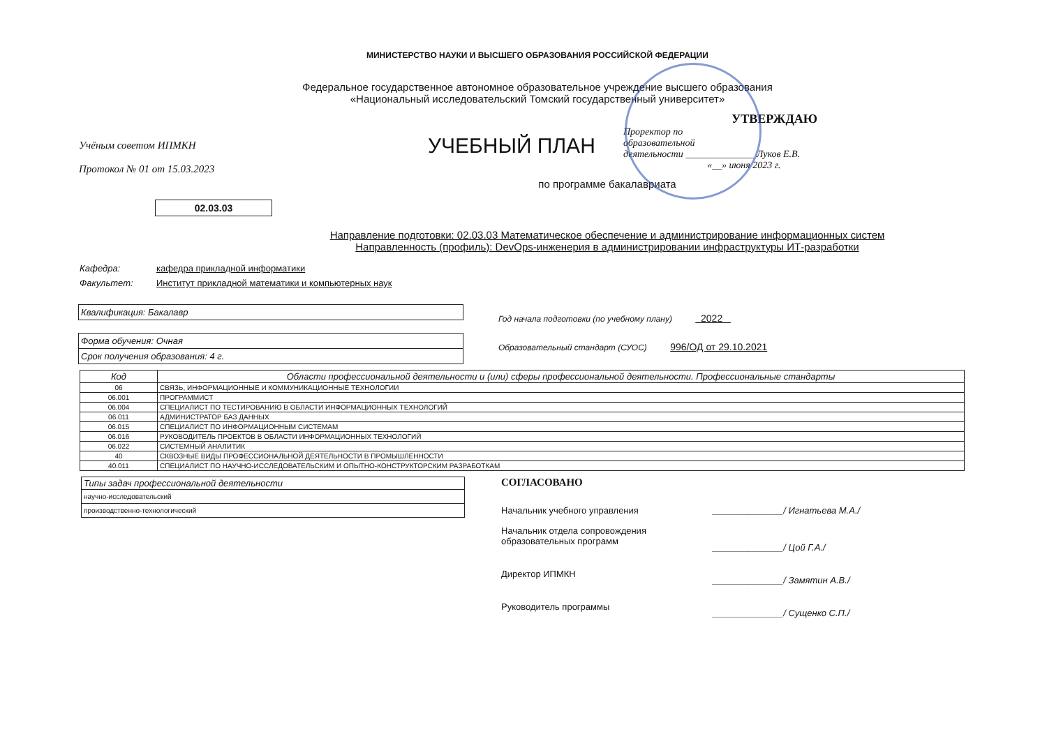МИНИСТЕРСТВО НАУКИ И ВЫСШЕГО ОБРАЗОВАНИЯ РОССИЙСКОЙ ФЕДЕРАЦИИ
Федеральное государственное автономное образовательное учреждение высшего образования
«Национальный исследовательский Томский государственный университет»
Учёным советом ИПМКН
Протокол № 01 от 15.03.2023
УЧЕБНЫЙ ПЛАН
УТВЕРЖДАЮ
Проректор по
образовательной
деятельности ______________ Луков Е.В.
«__» июня 2023 г.
по программе бакалавриата
02.03.03
Направление подготовки: 02.03.03 Математическое обеспечение и администрирование информационных систем
Направленность (профиль): DevOps-инженерия в администрировании инфраструктуры ИТ-разработки
Кафедра: кафедра прикладной информатики
Факультет: Институт прикладной математики и компьютерных наук
Квалификация: Бакалавр
Форма обучения: Очная
Срок получения образования: 4 г.
Год начала подготовки (по учебному плану) 2022
Образовательный стандарт (СУОС) 996/ОД от 29.10.2021
| Код | Области профессиональной деятельности и (или) сферы профессиональной деятельности. Профессиональные стандарты |
| --- | --- |
| 06 | СВЯЗЬ, ИНФОРМАЦИОННЫЕ И КОММУНИКАЦИОННЫЕ ТЕХНОЛОГИИ |
| 06.001 | ПРОГРАММИСТ |
| 06.004 | СПЕЦИАЛИСТ ПО ТЕСТИРОВАНИЮ В ОБЛАСТИ ИНФОРМАЦИОННЫХ ТЕХНОЛОГИЙ |
| 06.011 | АДМИНИСТРАТОР БАЗ ДАННЫХ |
| 06.015 | СПЕЦИАЛИСТ ПО ИНФОРМАЦИОННЫМ СИСТЕМАМ |
| 06.016 | РУКОВОДИТЕЛЬ ПРОЕКТОВ В ОБЛАСТИ ИНФОРМАЦИОННЫХ ТЕХНОЛОГИЙ |
| 06.022 | СИСТЕМНЫЙ АНАЛИТИК |
| 40 | СКВОЗНЫЕ ВИДЫ ПРОФЕССИОНАЛЬНОЙ ДЕЯТЕЛЬНОСТИ В ПРОМЫШЛЕННОСТИ |
| 40.011 | СПЕЦИАЛИСТ ПО НАУЧНО-ИССЛЕДОВАТЕЛЬСКИМ И ОПЫТНО-КОНСТРУКТОРСКИМ РАЗРАБОТКАМ |
| Типы задач профессиональной деятельности |
| научно-исследовательский |
| производственно-технологический |
СОГЛАСОВАНО
| Начальник учебного управления | ______________/ Игнатьева М.А./ |
| Начальник отдела сопровождения образовательных программ | ______________/ Цой Г.А./ |
| Директор ИПМКН | ______________/ Замятин А.В./ |
| Руководитель программы | ______________/ Сущенко С.П./ |